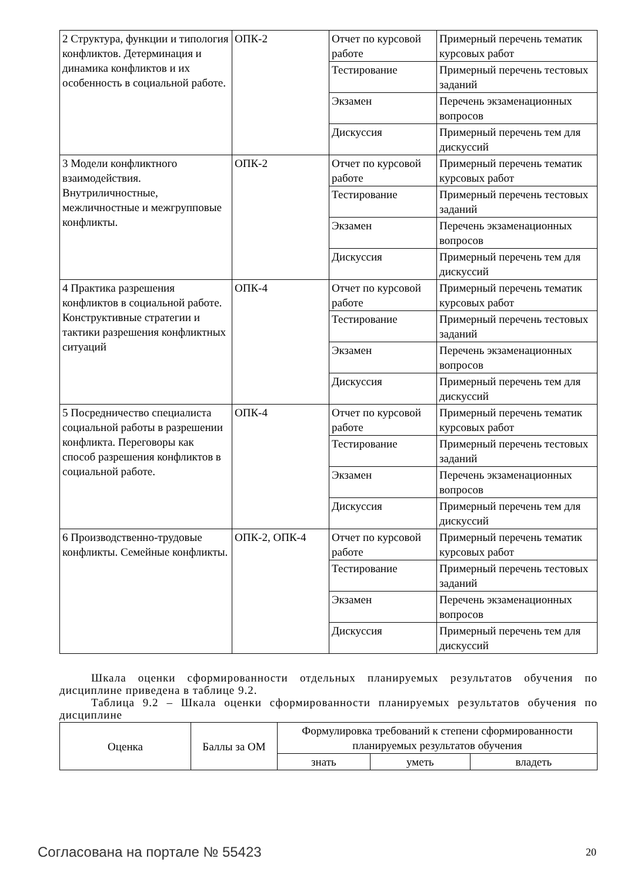| 2 Структура, функции и типология конфликтов. Детерминация и динамика конфликтов и их особенность в социальной работе. | ОПК-2 | Отчет по курсовой работе | Примерный перечень тематик курсовых работ |
| | | Тестирование | Примерный перечень тестовых заданий |
| | | Экзамен | Перечень экзаменационных вопросов |
| | | Дискуссия | Примерный перечень тем для дискуссий |
| 3 Модели конфликтного взаимодействия. Внутриличностные, межличностные и межгрупповые конфликты. | ОПК-2 | Отчет по курсовой работе | Примерный перечень тематик курсовых работ |
| | | Тестирование | Примерный перечень тестовых заданий |
| | | Экзамен | Перечень экзаменационных вопросов |
| | | Дискуссия | Примерный перечень тем для дискуссий |
| 4 Практика разрешения конфликтов в социальной работе. Конструктивные стратегии и тактики разрешения конфликтных ситуаций | ОПК-4 | Отчет по курсовой работе | Примерный перечень тематик курсовых работ |
| | | Тестирование | Примерный перечень тестовых заданий |
| | | Экзамен | Перечень экзаменационных вопросов |
| | | Дискуссия | Примерный перечень тем для дискуссий |
| 5 Посредничество специалиста социальной работы в разрешении конфликта. Переговоры как способ разрешения конфликтов в социальной работе. | ОПК-4 | Отчет по курсовой работе | Примерный перечень тематик курсовых работ |
| | | Тестирование | Примерный перечень тестовых заданий |
| | | Экзамен | Перечень экзаменационных вопросов |
| | | Дискуссия | Примерный перечень тем для дискуссий |
| 6 Производственно-трудовые конфликты. Семейные конфликты. | ОПК-2, ОПК-4 | Отчет по курсовой работе | Примерный перечень тематик курсовых работ |
| | | Тестирование | Примерный перечень тестовых заданий |
| | | Экзамен | Перечень экзаменационных вопросов |
| | | Дискуссия | Примерный перечень тем для дискуссий |
Шкала оценки сформированности отдельных планируемых результатов обучения по дисциплине приведена в таблице 9.2.
Таблица 9.2 – Шкала оценки сформированности планируемых результатов обучения по дисциплине
| Оценка | Баллы за ОМ | Формулировка требований к степени сформированности планируемых результатов обучения | | |
| --- | --- | --- | --- | --- |
| | | знать | уметь | владеть |
Согласована на портале № 55423 20